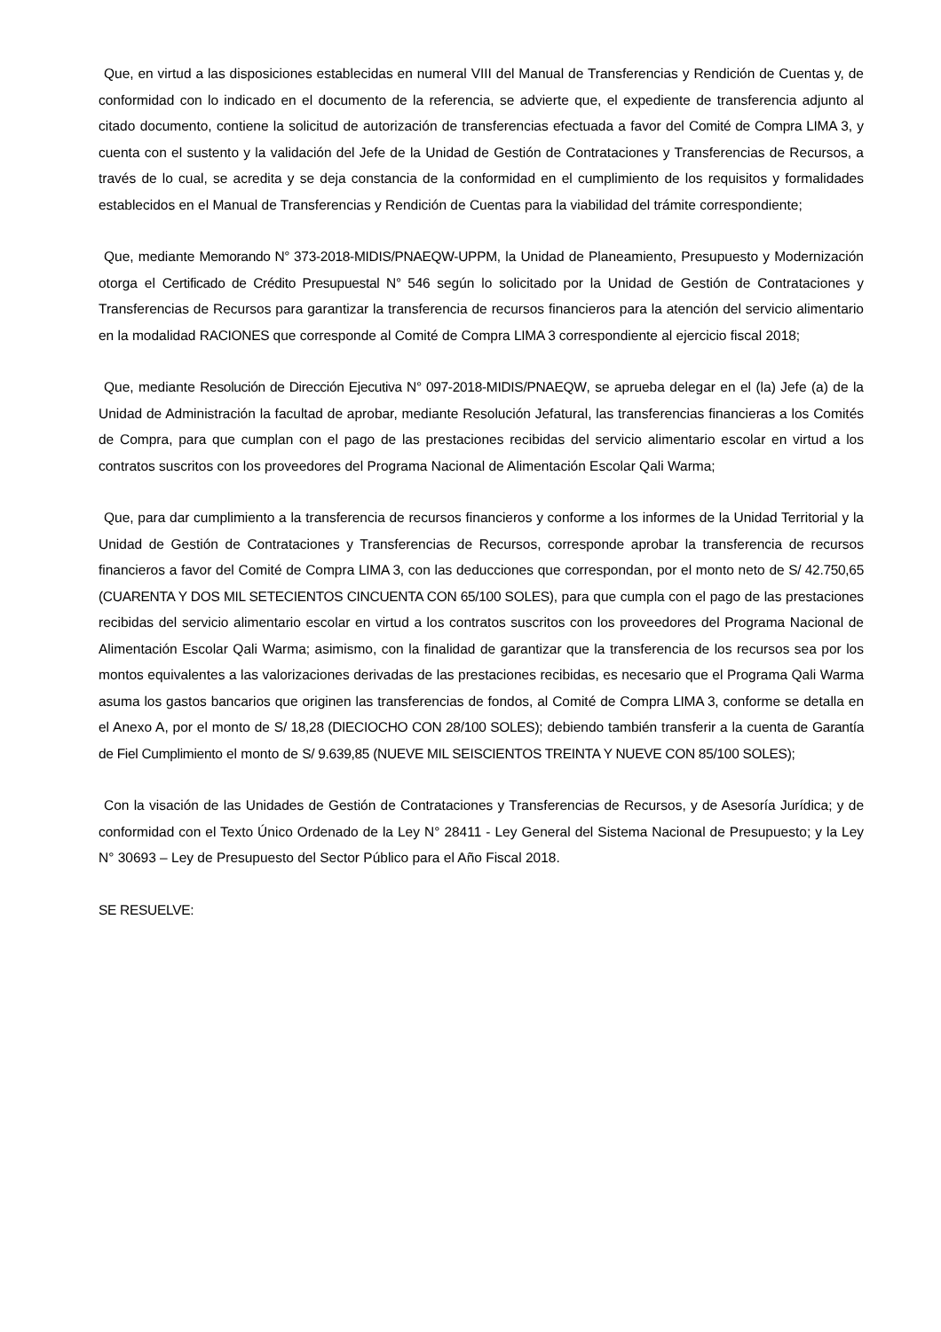Que, en virtud a las disposiciones establecidas en numeral VIII del Manual de Transferencias y Rendición de Cuentas y, de conformidad con lo indicado en el documento de la referencia, se advierte que, el expediente de transferencia adjunto al citado documento, contiene la solicitud de autorización de transferencias efectuada a favor del Comité de Compra LIMA 3, y cuenta con el sustento y la validación del Jefe de la Unidad de Gestión de Contrataciones y Transferencias de Recursos, a través de lo cual, se acredita y se deja constancia de la conformidad en el cumplimiento de los requisitos y formalidades establecidos en el Manual de Transferencias y Rendición de Cuentas para la viabilidad del trámite correspondiente;
Que, mediante Memorando N° 373-2018-MIDIS/PNAEQW-UPPM, la Unidad de Planeamiento, Presupuesto y Modernización otorga el Certificado de Crédito Presupuestal N° 546 según lo solicitado por la Unidad de Gestión de Contrataciones y Transferencias de Recursos para garantizar la transferencia de recursos financieros para la atención del servicio alimentario en la modalidad RACIONES que corresponde al Comité de Compra LIMA 3 correspondiente al ejercicio fiscal 2018;
Que, mediante Resolución de Dirección Ejecutiva N° 097-2018-MIDIS/PNAEQW, se aprueba delegar en el (la) Jefe (a) de la Unidad de Administración la facultad de aprobar, mediante Resolución Jefatural, las transferencias financieras a los Comités de Compra, para que cumplan con el pago de las prestaciones recibidas del servicio alimentario escolar en virtud a los contratos suscritos con los proveedores del Programa Nacional de Alimentación Escolar Qali Warma;
Que, para dar cumplimiento a la transferencia de recursos financieros y conforme a los informes de la Unidad Territorial y la Unidad de Gestión de Contrataciones y Transferencias de Recursos, corresponde aprobar la transferencia de recursos financieros a favor del Comité de Compra LIMA 3, con las deducciones que correspondan, por el monto neto de S/ 42.750,65 (CUARENTA Y DOS MIL SETECIENTOS CINCUENTA CON 65/100 SOLES), para que cumpla con el pago de las prestaciones recibidas del servicio alimentario escolar en virtud a los contratos suscritos con los proveedores del Programa Nacional de Alimentación Escolar Qali Warma; asimismo, con la finalidad de garantizar que la transferencia de los recursos sea por los montos equivalentes a las valorizaciones derivadas de las prestaciones recibidas, es necesario que el Programa Qali Warma asuma los gastos bancarios que originen las transferencias de fondos, al Comité de Compra LIMA 3, conforme se detalla en el Anexo A, por el monto de S/ 18,28 (DIECIOCHO CON 28/100 SOLES); debiendo también transferir a la cuenta de Garantía de Fiel Cumplimiento el monto de S/ 9.639,85 (NUEVE MIL SEISCIENTOS TREINTA Y NUEVE CON 85/100 SOLES);
Con la visación de las Unidades de Gestión de Contrataciones y Transferencias de Recursos, y de Asesoría Jurídica; y de conformidad con el Texto Único Ordenado de la Ley N° 28411 - Ley General del Sistema Nacional de Presupuesto; y la Ley N° 30693 – Ley de Presupuesto del Sector Público para el Año Fiscal 2018.
SE RESUELVE: